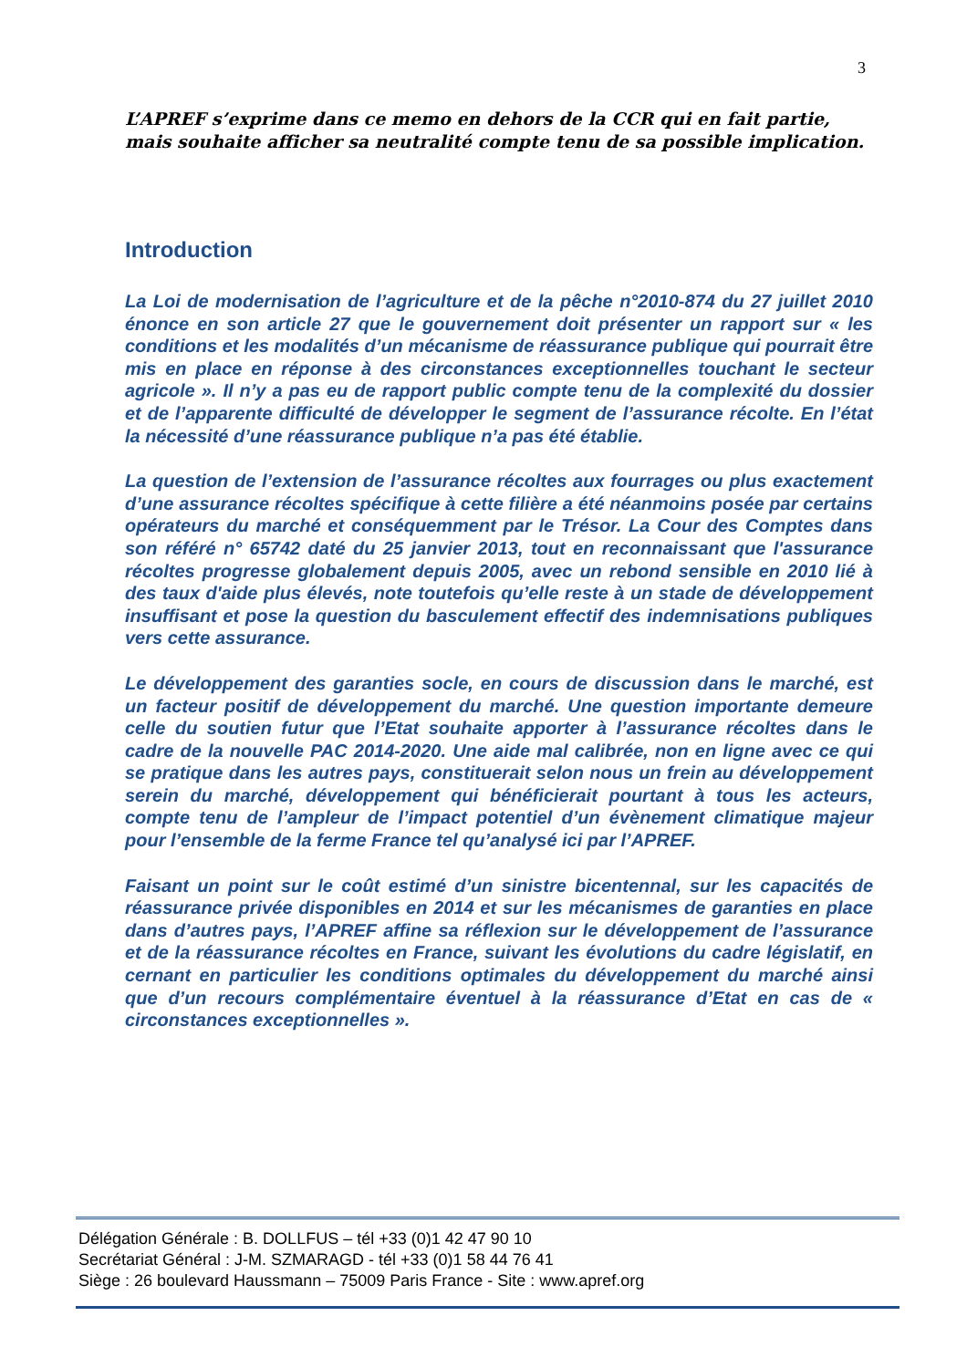3
L’APREF s’exprime dans ce memo en dehors de la CCR qui en fait partie, mais souhaite afficher sa neutralité compte tenu de sa possible implication.
Introduction
La Loi de modernisation de l’agriculture et de la pêche n°2010-874 du 27 juillet 2010 énonce en son article 27 que le gouvernement doit présenter un rapport sur « les conditions et les modalités d’un mécanisme de réassurance publique qui pourrait être mis en place en réponse à des circonstances exceptionnelles touchant le secteur agricole ». Il n’y a pas eu de rapport public compte tenu de la complexité du dossier et de l’apparente difficulté de développer le segment de l’assurance récolte. En l’état la nécessité d’une réassurance publique n’a pas été établie.
La question de l’extension de l’assurance récoltes aux fourrages ou plus exactement d’une assurance récoltes spécifique à cette filière a été néanmoins posée par certains opérateurs du marché et conséquemment par le Trésor. La Cour des Comptes dans son référé n° 65742 daté du 25 janvier 2013, tout en reconnaissant que l'assurance récoltes progresse globalement depuis 2005, avec un rebond sensible en 2010 lié à des taux d'aide plus élevés, note toutefois qu’elle reste à un stade de développement insuffisant et pose la question du basculement effectif des indemnisations publiques vers cette assurance.
Le développement des garanties socle, en cours de discussion dans le marché, est un facteur positif de développement du marché. Une question importante demeure celle du soutien futur que l’Etat souhaite apporter à l’assurance récoltes dans le cadre de la nouvelle PAC 2014-2020. Une aide mal calibrée, non en ligne avec ce qui se pratique dans les autres pays, constituerait selon nous un frein au développement serein du marché, développement qui bénéficierait pourtant à tous les acteurs, compte tenu de l’ampleur de l’impact potentiel d’un évènement climatique majeur pour l’ensemble de la ferme France tel qu’analysé ici par l’APREF.
Faisant un point sur le coût estimé d’un sinistre bicentennal, sur les capacités de réassurance privée disponibles en 2014 et sur les mécanismes de garanties en place dans d’autres pays, l’APREF affine sa réflexion sur le développement de l’assurance et de la réassurance récoltes en France, suivant les évolutions du cadre législatif, en cernant en particulier les conditions optimales du développement du marché ainsi que d’un recours complémentaire éventuel à la réassurance d’Etat en cas de « circonstances exceptionnelles ».
Délégation Générale : B. DOLLFUS – tél +33 (0)1 42 47 90 10
Secrétariat Général : J-M. SZMARAGD - tél +33 (0)1 58 44 76 41
Siège : 26 boulevard Haussmann – 75009 Paris France - Site : www.apref.org